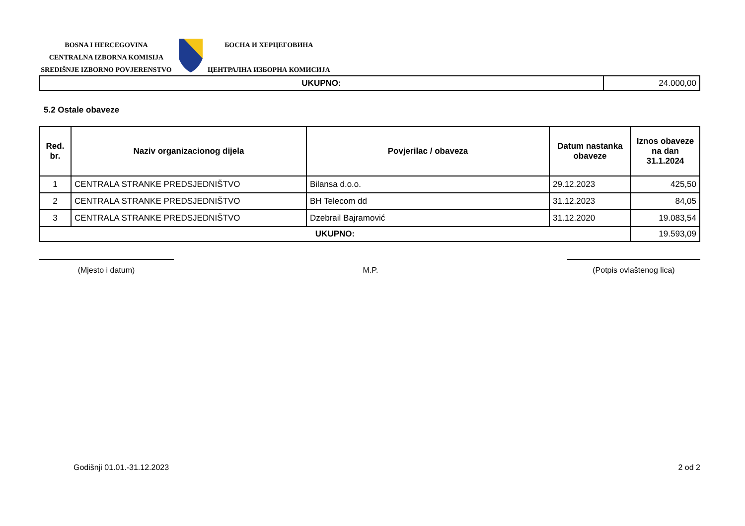BOSNA I HERCEGOVINA
CENTRALNA IZBORNA KOMISIJA
SREDIŠNJE IZBORNO POVJERENSTVO
БОСНА И ХЕРЦЕГОВИНА
ЦЕНТРАЛНА ИЗБОРНА КОМИСИЈА
| UKUPNO: | 24.000,00 |
5.2 Ostale obaveze
| Red. br. | Naziv organizacionog dijela | Povjerilac / obaveza | Datum nastanka obaveze | Iznos obaveze na dan 31.1.2024 |
| --- | --- | --- | --- | --- |
| 1 | CENTRALA STRANKE PREDSJEDNIŠTVO | Bilansa d.o.o. | 29.12.2023 | 425,50 |
| 2 | CENTRALA STRANKE PREDSJEDNIŠTVO | BH Telecom dd | 31.12.2023 | 84,05 |
| 3 | CENTRALA STRANKE PREDSJEDNIŠTVO | Dzebrail Bajramović | 31.12.2020 | 19.083,54 |
| UKUPNO: | | | | 19.593,09 |
(Mjesto i datum) M.P. (Potpis ovlaštenog lica)
Godišnji 01.01.-31.12.2023 2 od 2